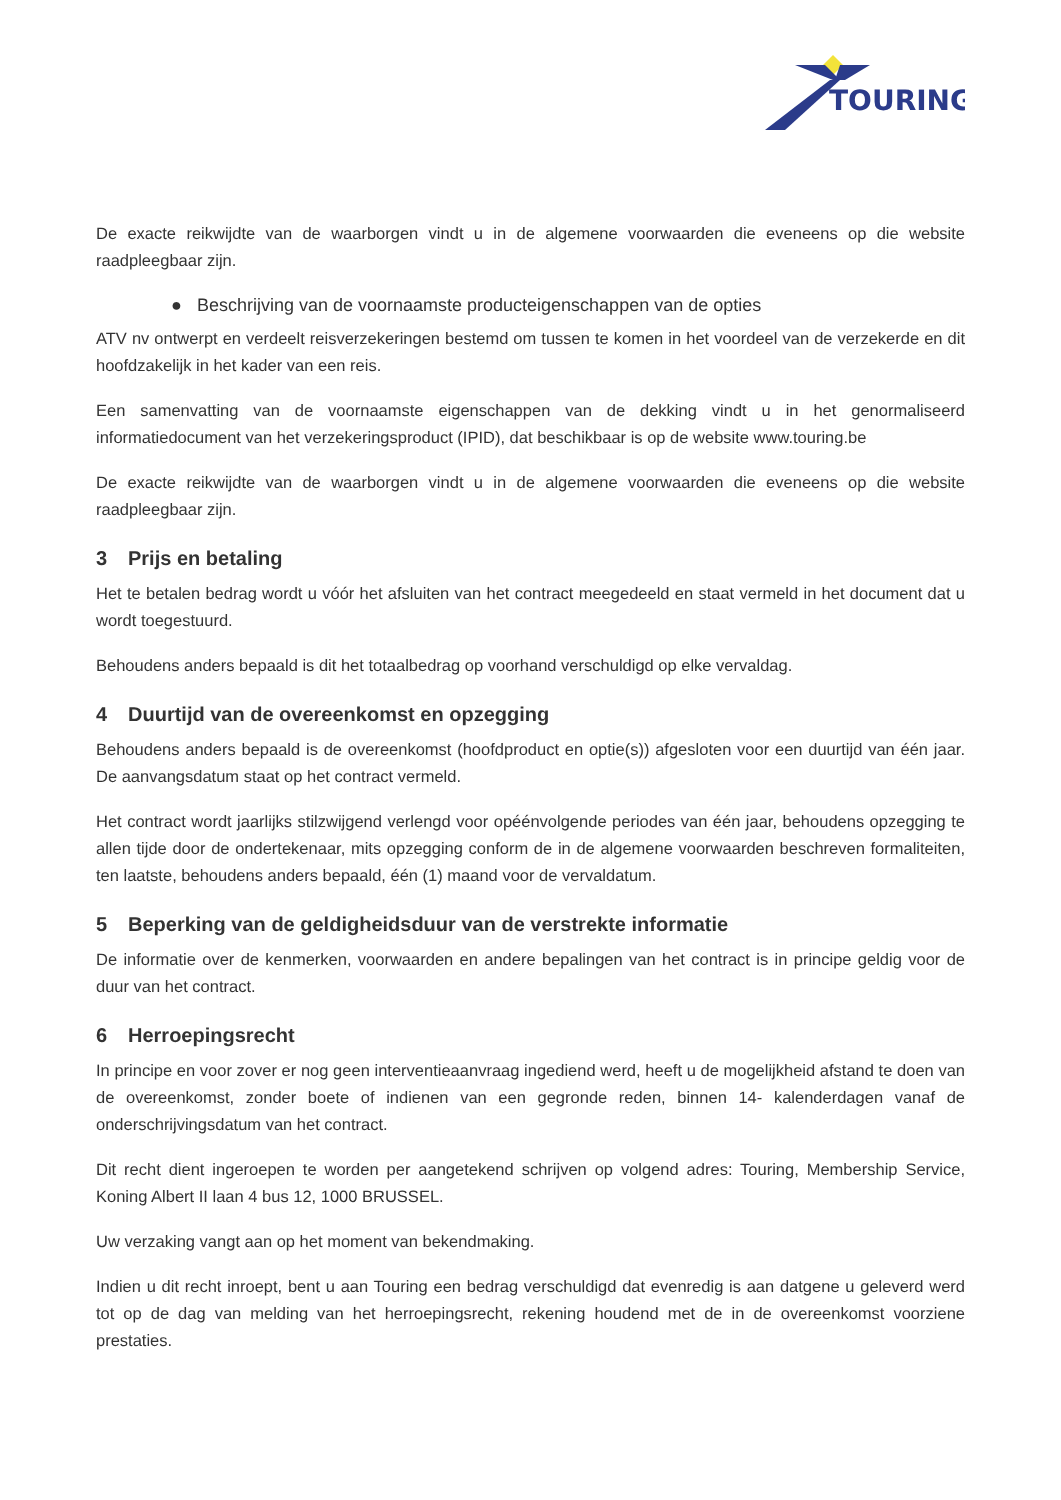TOURING
De exacte reikwijdte van de waarborgen vindt u in de algemene voorwaarden die eveneens op die website raadpleegbaar zijn.
● Beschrijving van de voornaamste producteigenschappen van de opties
ATV nv ontwerpt en verdeelt reisverzekeringen bestemd om tussen te komen in het voordeel van de verzekerde en dit hoofdzakelijk in het kader van een reis.
Een samenvatting van de voornaamste eigenschappen van de dekking vindt u in het genormaliseerd informatiedocument van het verzekeringsproduct (IPID), dat beschikbaar is op de website www.touring.be
De exacte reikwijdte van de waarborgen vindt u in de algemene voorwaarden die eveneens op die website raadpleegbaar zijn.
3 Prijs en betaling
Het te betalen bedrag wordt u vóór het afsluiten van het contract meegedeeld en staat vermeld in het document dat u wordt toegestuurd.
Behoudens anders bepaald is dit het totaalbedrag op voorhand verschuldigd op elke vervaldag.
4 Duurtijd van de overeenkomst en opzegging
Behoudens anders bepaald is de overeenkomst (hoofdproduct en optie(s)) afgesloten voor een duurtijd van één jaar. De aanvangsdatum staat op het contract vermeld.
Het contract wordt jaarlijks stilzwijgend verlengd voor opéénvolgende periodes van één jaar, behoudens opzegging te allen tijde door de ondertekenaar, mits opzegging conform de in de algemene voorwaarden beschreven formaliteiten, ten laatste, behoudens anders bepaald, één (1) maand voor de vervaldatum.
5 Beperking van de geldigheidsduur van de verstrekte informatie
De informatie over de kenmerken, voorwaarden en andere bepalingen van het contract is in principe geldig voor de duur van het contract.
6 Herroepingsrecht
In principe en voor zover er nog geen interventieaanvraag ingediend werd, heeft u de mogelijkheid afstand te doen van de overeenkomst, zonder boete of indienen van een gegronde reden, binnen 14- kalenderdagen vanaf de onderschrijvingsdatum van het contract.
Dit recht dient ingeroepen te worden per aangetekend schrijven op volgend adres: Touring, Membership Service, Koning Albert II laan 4 bus 12, 1000 BRUSSEL.
Uw verzaking vangt aan op het moment van bekendmaking.
Indien u dit recht inroept, bent u aan Touring een bedrag verschuldigd dat evenredig is aan datgene u geleverd werd tot op de dag van melding van het herroepingsrecht, rekening houdend met de in de overeenkomst voorziene prestaties.